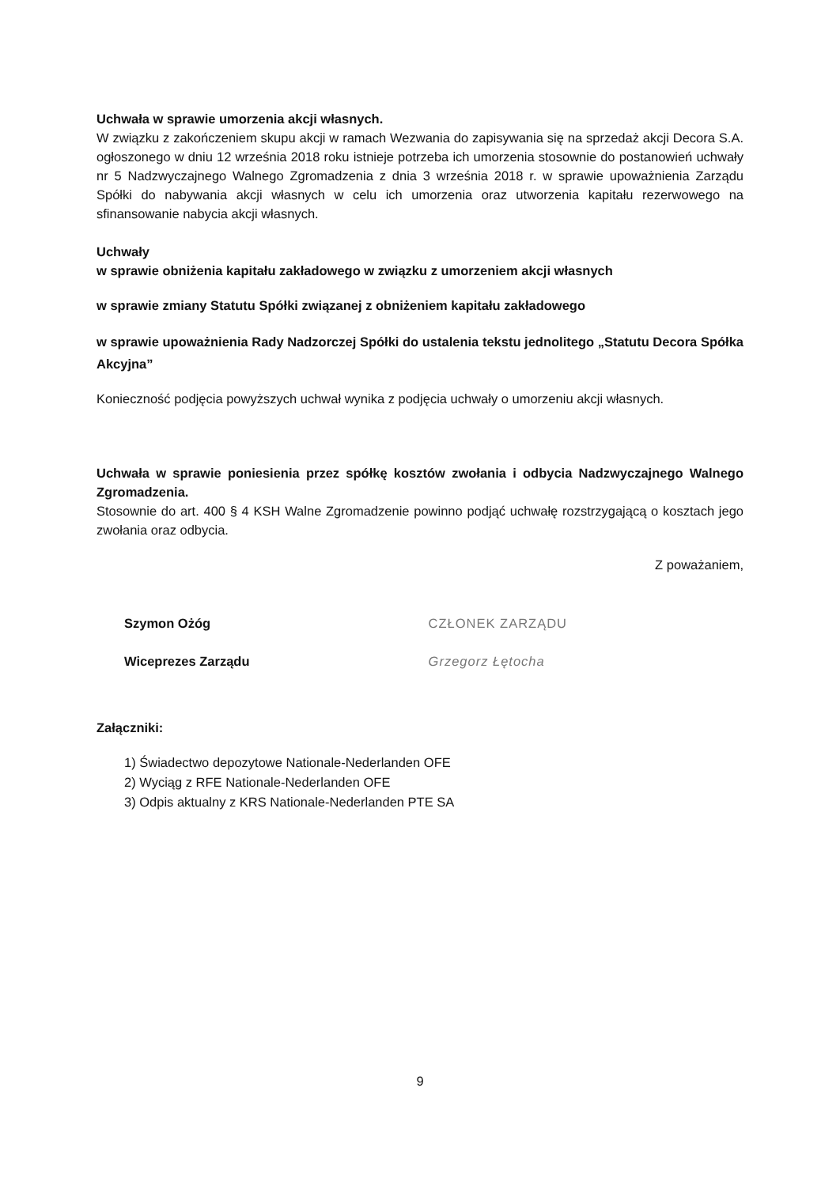Uchwała w sprawie umorzenia akcji własnych.
W związku z zakończeniem skupu akcji w ramach Wezwania do zapisywania się na sprzedaż akcji Decora S.A. ogłoszonego w dniu 12 września 2018 roku istnieje potrzeba ich umorzenia stosownie do postanowień uchwały nr 5 Nadzwyczajnego Walnego Zgromadzenia z dnia 3 września 2018 r. w sprawie upoważnienia Zarządu Spółki do nabywania akcji własnych w celu ich umorzenia oraz utworzenia kapitału rezerwowego na sfinansowanie nabycia akcji własnych.
Uchwały
w sprawie obniżenia kapitału zakładowego w związku z umorzeniem akcji własnych
w sprawie zmiany Statutu Spółki związanej z obniżeniem kapitału zakładowego
w sprawie upoważnienia Rady Nadzorczej Spółki do ustalenia tekstu jednolitego „Statutu Decora Spółka Akcyjna”
Konieczność podjęcia powyższych uchwał wynika z podjęcia uchwały o umorzeniu akcji własnych.
Uchwała w sprawie poniesienia przez spółkę kosztów zwołania i odbycia Nadzwyczajnego Walnego Zgromadzenia.
Stosownie do art. 400 § 4 KSH Walne Zgromadzenie powinno podjąć uchwałę rozstrzygającą o kosztach jego zwołania oraz odbycia.
Z poważaniem,
Szymon Ożóg
Wiceprezes Zarządu
CZŁONEK ZARZĄDU
Grzegorz Łętocha
Załączniki:
1) Świadectwo depozytowe Nationale-Nederlanden OFE
2) Wyciąg z RFE Nationale-Nederlanden OFE
3) Odpis aktualny z KRS Nationale-Nederlanden PTE SA
9